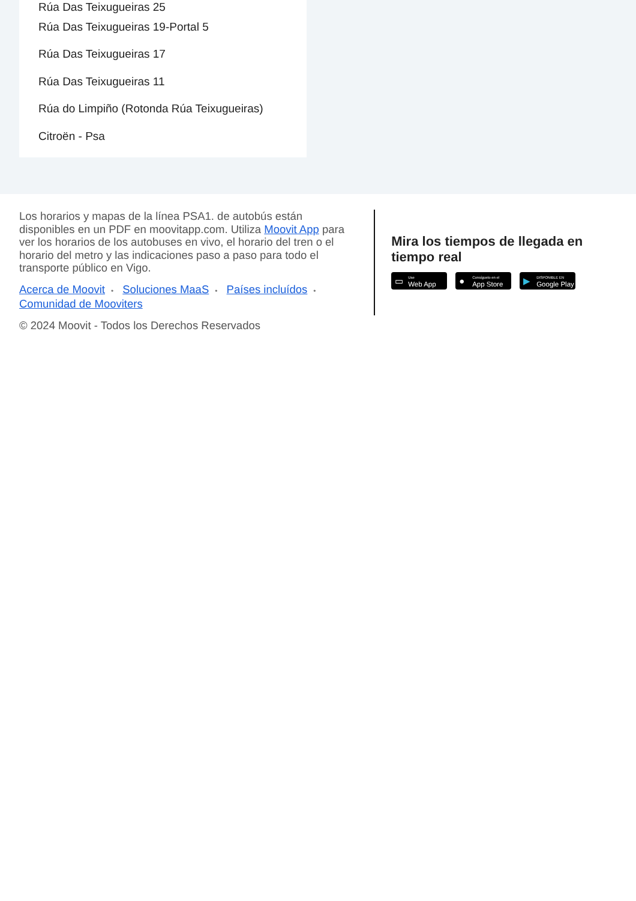Rúa Das Teixugueiras 25
Rúa Das Teixugueiras 19-Portal 5
Rúa Das Teixugueiras 17
Rúa Das Teixugueiras 11
Rúa do Limpiño (Rotonda Rúa Teixugueiras)
Citroën - Psa
Los horarios y mapas de la línea PSA1. de autobús están disponibles en un PDF en moovitapp.com. Utiliza Moovit App para ver los horarios de los autobuses en vivo, el horario del tren o el horario del metro y las indicaciones paso a paso para todo el transporte público en Vigo.
Acerca de Moovit • Soluciones MaaS • Países incluídos •
Comunidad de Mooviters
© 2024 Moovit - Todos los Derechos Reservados
Mira los tiempos de llegada en tiempo real
▭
Use
Web App
●
Consíguelo en el
App Store
▶
DISPONIBLE EN
Google Play